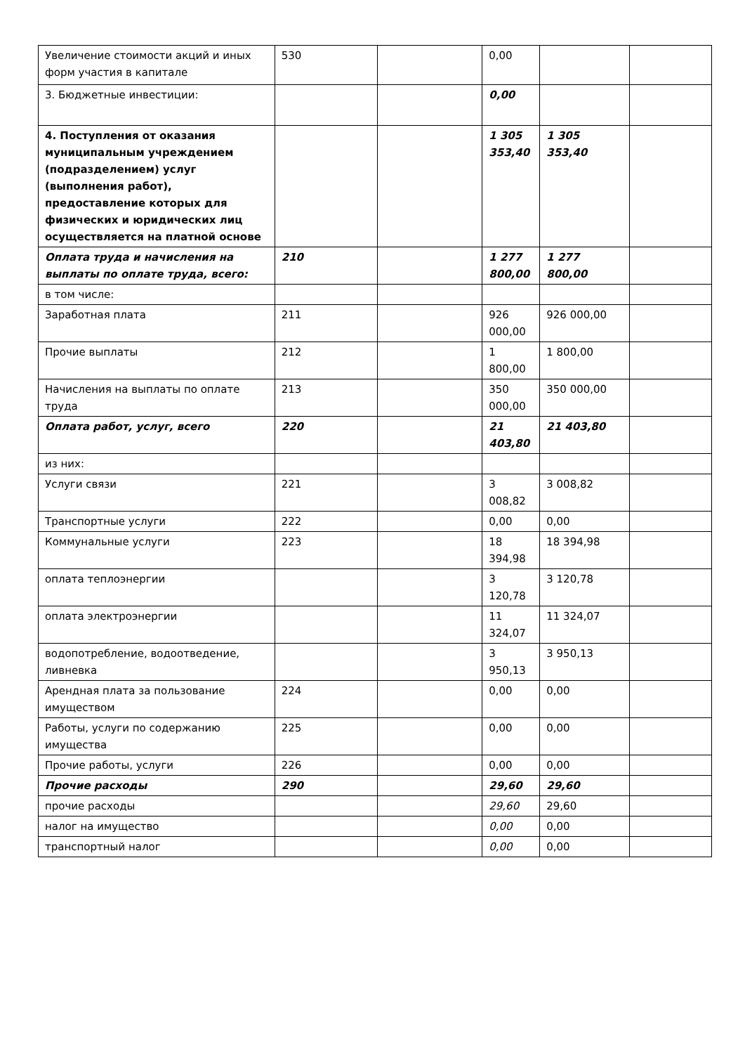| Увеличение стоимости акций и иных форм участия в капитале | 530 | | 0,00 | | |
| 3. Бюджетные инвестиции: | | | 0,00 | | |
| 4. Поступления от оказания муниципальным учреждением (подразделением) услуг (выполнения работ), предоставление которых для физических и юридических лиц осуществляется на платной основе | | | 1 305 353,40 | 1 305 353,40 | |
| Оплата труда и начисления на выплаты по оплате труда, всего: | 210 | | 1 277 800,00 | 1 277 800,00 | |
| в том числе: | | | | | |
| Заработная плата | 211 | | 926 000,00 | 926 000,00 | |
| Прочие выплаты | 212 | | 1 800,00 | 1 800,00 | |
| Начисления на выплаты по оплате труда | 213 | | 350 000,00 | 350 000,00 | |
| Оплата работ, услуг, всего | 220 | | 21 403,80 | 21 403,80 | |
| из них: | | | | | |
| Услуги связи | 221 | | 3 008,82 | 3 008,82 | |
| Транспортные услуги | 222 | | 0,00 | 0,00 | |
| Коммунальные услуги | 223 | | 18 394,98 | 18 394,98 | |
| оплата теплоэнергии | | | 3 120,78 | 3 120,78 | |
| оплата электроэнергии | | | 11 324,07 | 11 324,07 | |
| водопотребление, водоотведение, ливневка | | | 3 950,13 | 3 950,13 | |
| Арендная плата за пользование имуществом | 224 | | 0,00 | 0,00 | |
| Работы, услуги по содержанию имущества | 225 | | 0,00 | 0,00 | |
| Прочие работы, услуги | 226 | | 0,00 | 0,00 | |
| Прочие расходы | 290 | | 29,60 | 29,60 | |
| прочие расходы | | | 29,60 | 29,60 | |
| налог на имущество | | | 0,00 | 0,00 | |
| транспортный налог | | | 0,00 | 0,00 | |